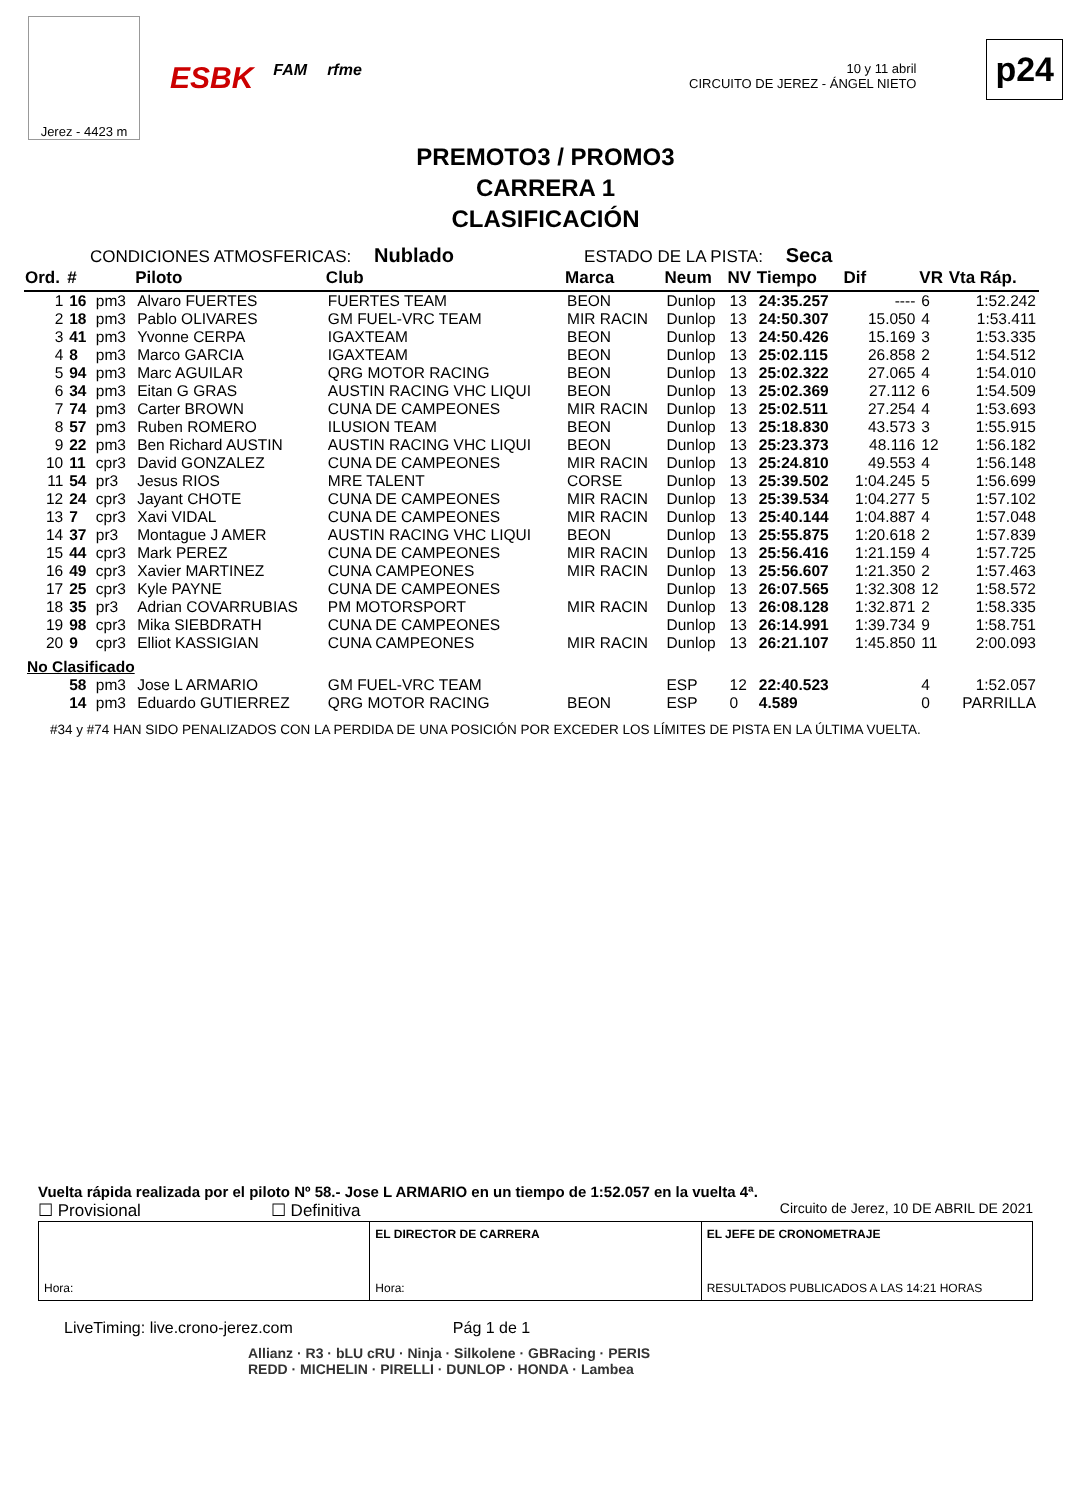Jerez - 4423 m
ESBK FAM rfme
10 y 11 abril
CIRCUITO DE JEREZ - ÁNGEL NIETO
p24
PREMOTO3 / PROMO3
CARRERA 1
CLASIFICACIÓN
CONDICIONES ATMOSFERICAS: Nublado ESTADO DE LA PISTA: Seca
| Ord. | # | | Piloto | Club | Marca | Neum | NV | Tiempo | Dif | VR | Vta Ráp. |
| --- | --- | --- | --- | --- | --- | --- | --- | --- | --- | --- | --- |
| 1 | 16 | pm3 | Alvaro FUERTES | FUERTES TEAM | BEON | Dunlop | 13 | 24:35.257 | ---- | 6 | 1:52.242 |
| 2 | 18 | pm3 | Pablo OLIVARES | GM FUEL-VRC TEAM | MIR RACIN | Dunlop | 13 | 24:50.307 | 15.050 | 4 | 1:53.411 |
| 3 | 41 | pm3 | Yvonne CERPA | IGAXTEAM | BEON | Dunlop | 13 | 24:50.426 | 15.169 | 3 | 1:53.335 |
| 4 | 8 | pm3 | Marco GARCIA | IGAXTEAM | BEON | Dunlop | 13 | 25:02.115 | 26.858 | 2 | 1:54.512 |
| 5 | 94 | pm3 | Marc AGUILAR | QRG MOTOR RACING | BEON | Dunlop | 13 | 25:02.322 | 27.065 | 4 | 1:54.010 |
| 6 | 34 | pm3 | Eitan G GRAS | AUSTIN RACING VHC LIQUI | BEON | Dunlop | 13 | 25:02.369 | 27.112 | 6 | 1:54.509 |
| 7 | 74 | pm3 | Carter BROWN | CUNA DE CAMPEONES | MIR RACIN | Dunlop | 13 | 25:02.511 | 27.254 | 4 | 1:53.693 |
| 8 | 57 | pm3 | Ruben ROMERO | ILUSION TEAM | BEON | Dunlop | 13 | 25:18.830 | 43.573 | 3 | 1:55.915 |
| 9 | 22 | pm3 | Ben Richard AUSTIN | AUSTIN RACING VHC LIQUI | BEON | Dunlop | 13 | 25:23.373 | 48.116 | 12 | 1:56.182 |
| 10 | 11 | cpr3 | David GONZALEZ | CUNA DE CAMPEONES | MIR RACIN | Dunlop | 13 | 25:24.810 | 49.553 | 4 | 1:56.148 |
| 11 | 54 | pr3 | Jesus RIOS | MRE TALENT | CORSE | Dunlop | 13 | 25:39.502 | 1:04.245 | 5 | 1:56.699 |
| 12 | 24 | cpr3 | Jayant CHOTE | CUNA DE CAMPEONES | MIR RACIN | Dunlop | 13 | 25:39.534 | 1:04.277 | 5 | 1:57.102 |
| 13 | 7 | cpr3 | Xavi VIDAL | CUNA DE CAMPEONES | MIR RACIN | Dunlop | 13 | 25:40.144 | 1:04.887 | 4 | 1:57.048 |
| 14 | 37 | pr3 | Montague J AMER | AUSTIN RACING VHC LIQUI | BEON | Dunlop | 13 | 25:55.875 | 1:20.618 | 2 | 1:57.839 |
| 15 | 44 | cpr3 | Mark PEREZ | CUNA DE CAMPEONES | MIR RACIN | Dunlop | 13 | 25:56.416 | 1:21.159 | 4 | 1:57.725 |
| 16 | 49 | cpr3 | Xavier MARTINEZ | CUNA CAMPEONES | MIR RACIN | Dunlop | 13 | 25:56.607 | 1:21.350 | 2 | 1:57.463 |
| 17 | 25 | cpr3 | Kyle PAYNE | CUNA DE CAMPEONES | | Dunlop | 13 | 26:07.565 | 1:32.308 | 12 | 1:58.572 |
| 18 | 35 | pr3 | Adrian COVARRUBIAS | PM MOTORSPORT | MIR RACIN | Dunlop | 13 | 26:08.128 | 1:32.871 | 2 | 1:58.335 |
| 19 | 98 | cpr3 | Mika SIEBDRATH | CUNA DE CAMPEONES | | Dunlop | 13 | 26:14.991 | 1:39.734 | 9 | 1:58.751 |
| 20 | 9 | cpr3 | Elliot KASSIGIAN | CUNA CAMPEONES | MIR RACIN | Dunlop | 13 | 26:21.107 | 1:45.850 | 11 | 2:00.093 |
| No Clasificado | | | | | | | | | | | |
| | 58 | pm3 | Jose L ARMARIO | GM FUEL-VRC TEAM | | ESP | 12 | 22:40.523 | | 4 | 1:52.057 |
| | 14 | pm3 | Eduardo GUTIERREZ | QRG MOTOR RACING | BEON | ESP | 0 | 4.589 | | 0 | PARRILLA |
#34 y #74 HAN SIDO PENALIZADOS CON LA PERDIDA DE UNA POSICIÓN POR EXCEDER LOS LÍMITES DE PISTA EN LA ÚLTIMA VUELTA.
Vuelta rápida realizada por el piloto Nº 58.- Jose L ARMARIO en un tiempo de 1:52.057 en la vuelta 4ª.
☐ Provisional ☐ Definitiva Circuito de Jerez, 10 DE ABRIL DE 2021
Hora: EL DIRECTOR DE CARRERA
Hora:
EL JEFE DE CRONOMETRAJE
RESULTADOS PUBLICADOS A LAS 14:21 HORAS
LiveTiming: live.crono-jerez.com Pág 1 de 1
Allianz · R3 · bLU cRU · Ninja · Silkolene · GBRacing · PERIS
REDD · MICHELIN · PIRELLI · DUNLOP · HONDA · Lambea